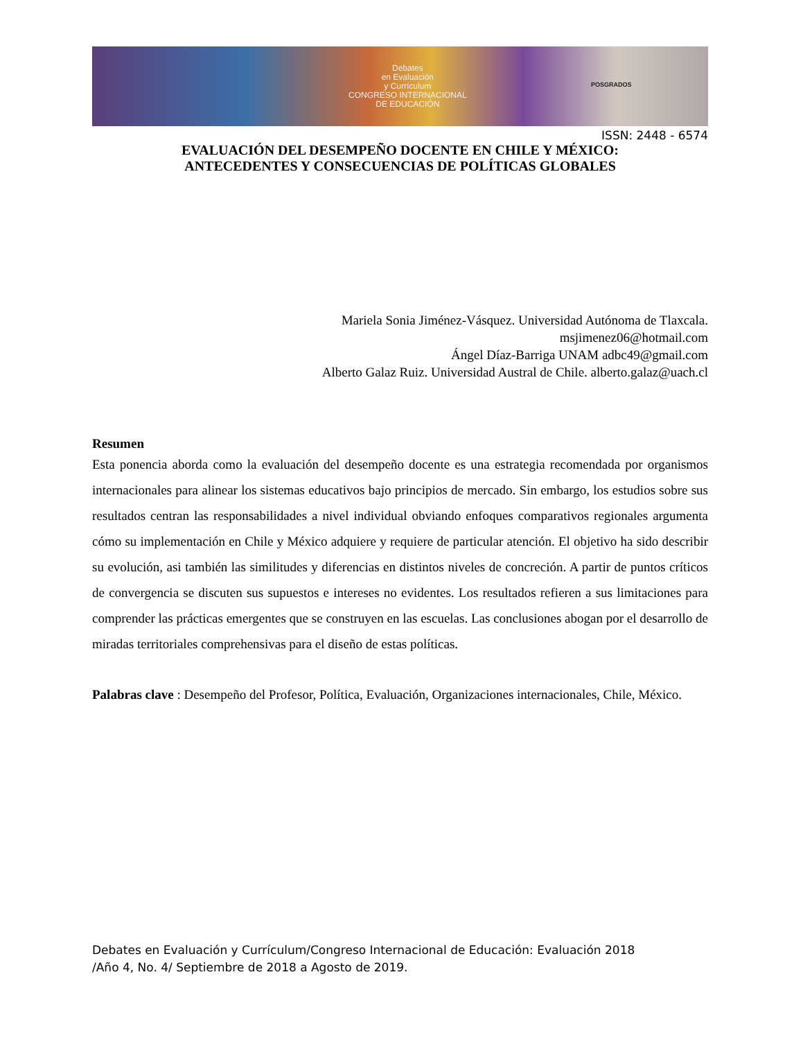Debates
en Evaluación
y Currículum
CONGRESO INTERNACIONAL
DE EDUCACIÓN
POSGRADOS
ISSN: 2448 - 6574
EVALUACIÓN DEL DESEMPEÑO DOCENTE EN CHILE Y MÉXICO:
ANTECEDENTES Y CONSECUENCIAS DE POLÍTICAS GLOBALES
Mariela Sonia Jiménez-Vásquez. Universidad Autónoma de Tlaxcala.
msjimenez06@hotmail.com
Ángel Díaz-Barriga UNAM adbc49@gmail.com
Alberto Galaz Ruiz. Universidad Austral de Chile. alberto.galaz@uach.cl
Resumen
Esta ponencia aborda como la evaluación del desempeño docente es una estrategia recomendada por organismos internacionales para alinear los sistemas educativos bajo principios de mercado. Sin embargo, los estudios sobre sus resultados centran las responsabilidades a nivel individual obviando enfoques comparativos regionales argumenta cómo su implementación en Chile y México adquiere y requiere de particular atención. El objetivo ha sido describir su evolución, asi también las similitudes y diferencias en distintos niveles de concreción. A partir de puntos críticos de convergencia se discuten sus supuestos e intereses no evidentes. Los resultados refieren a sus limitaciones para comprender las prácticas emergentes que se construyen en las escuelas. Las conclusiones abogan por el desarrollo de miradas territoriales comprehensivas para el diseño de estas políticas.
Palabras clave : Desempeño del Profesor, Política, Evaluación, Organizaciones internacionales, Chile, México.
Debates en Evaluación y Currículum/Congreso Internacional de Educación: Evaluación 2018
/Año 4, No. 4/ Septiembre de 2018 a Agosto de 2019.